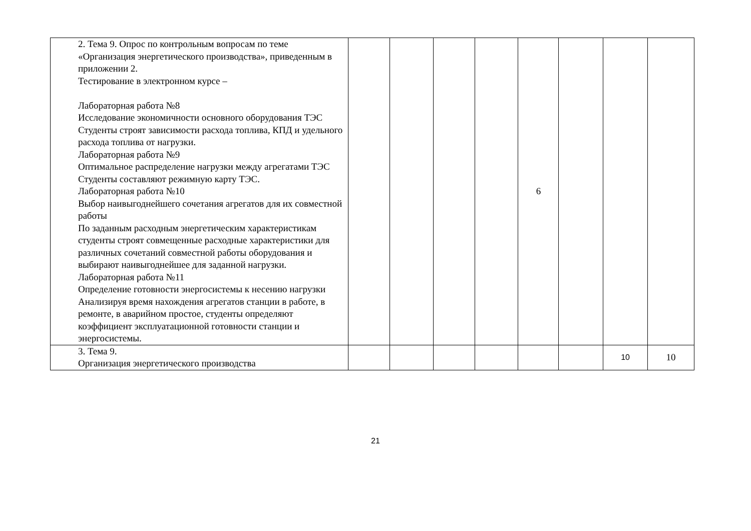| | 2. Тема 9. Опрос по контрольным вопросам по теме «Организация энергетического производства», приведенным в приложении 2. Тестирование в электронном курсе – Лабораторная работа №8 Исследование экономичности основного оборудования ТЭС Студенты строят зависимости расхода топлива, КПД и удельного расхода топлива от нагрузки. Лабораторная работа №9 Оптимальное распределение нагрузки между агрегатами ТЭС Студенты составляют режимную карту ТЭС. Лабораторная работа №10 Выбор наивыгоднейшего сочетания агрегатов для их совместной работы По заданным расходным энергетическим характеристикам студенты строят совмещенные расходные характеристики для различных сочетаний совместной работы оборудования и выбирают наивыгоднейшее для заданной нагрузки. Лабораторная работа №11 Определение готовности энергосистемы к несению нагрузки Анализируя время нахождения агрегатов станции в работе, в ремонте, в аварийном простое, студенты определяют коэффициент эксплуатационной готовности станции и энергосистемы. | | | | | 6 | | | |
| | 3. Тема 9. Организация энергетического производства | | | | | | | 10 | 10 |
21